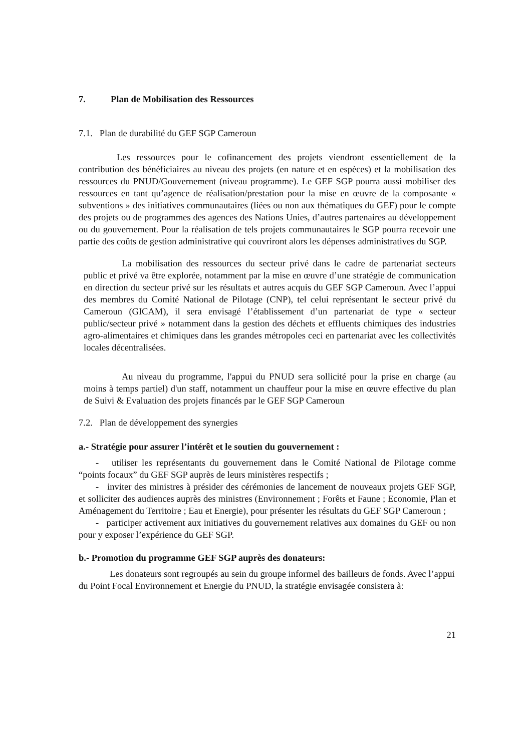7. Plan de Mobilisation des Ressources
7.1. Plan de durabilité du GEF SGP Cameroun
Les ressources pour le cofinancement des projets viendront essentiellement de la contribution des bénéficiaires au niveau des projets (en nature et en espèces) et la mobilisation des ressources du PNUD/Gouvernement (niveau programme). Le GEF SGP pourra aussi mobiliser des ressources en tant qu’agence de réalisation/prestation pour la mise en œuvre de la composante « subventions » des initiatives communautaires (liées ou non aux thématiques du GEF) pour le compte des projets ou de programmes des agences des Nations Unies, d’autres partenaires au développement ou du gouvernement. Pour la réalisation de tels projets communautaires le SGP pourra recevoir une partie des coûts de gestion administrative qui couvriront alors les dépenses administratives du SGP.
La mobilisation des ressources du secteur privé dans le cadre de partenariat secteurs public et privé va être explorée, notamment par la mise en œuvre d’une stratégie de communication en direction du secteur privé sur les résultats et autres acquis du GEF SGP Cameroun. Avec l’appui des membres du Comité National de Pilotage (CNP), tel celui représentant le secteur privé du Cameroun (GICAM), il sera envisagé l’établissement d’un partenariat de type « secteur public/secteur privé » notamment dans la gestion des déchets et effluents chimiques des industries agro-alimentaires et chimiques dans les grandes métropoles ceci en partenariat avec les collectivités locales décentralisées.
Au niveau du programme, l'appui du PNUD sera sollicité pour la prise en charge (au moins à temps partiel) d'un staff, notamment un chauffeur pour la mise en œuvre effective du plan de Suivi & Evaluation des projets financés par le GEF SGP Cameroun
7.2. Plan de développement des synergies
a.- Stratégie pour assurer l’intérêt et le soutien du gouvernement :
- utiliser les représentants du gouvernement dans le Comité National de Pilotage comme “points focaux” du GEF SGP auprès de leurs ministères respectifs ;
- inviter des ministres à présider des cérémonies de lancement de nouveaux projets GEF SGP, et solliciter des audiences auprès des ministres (Environnement ; Forêts et Faune ; Economie, Plan et Aménagement du Territoire ; Eau et Energie), pour présenter les résultats du GEF SGP Cameroun ;
- participer activement aux initiatives du gouvernement relatives aux domaines du GEF ou non pour y exposer l’expérience du GEF SGP.
b.- Promotion du programme GEF SGP auprès des donateurs:
Les donateurs sont regroupés au sein du groupe informel des bailleurs de fonds. Avec l’appui du Point Focal Environnement et Energie du PNUD, la stratégie envisagée consistera à:
21